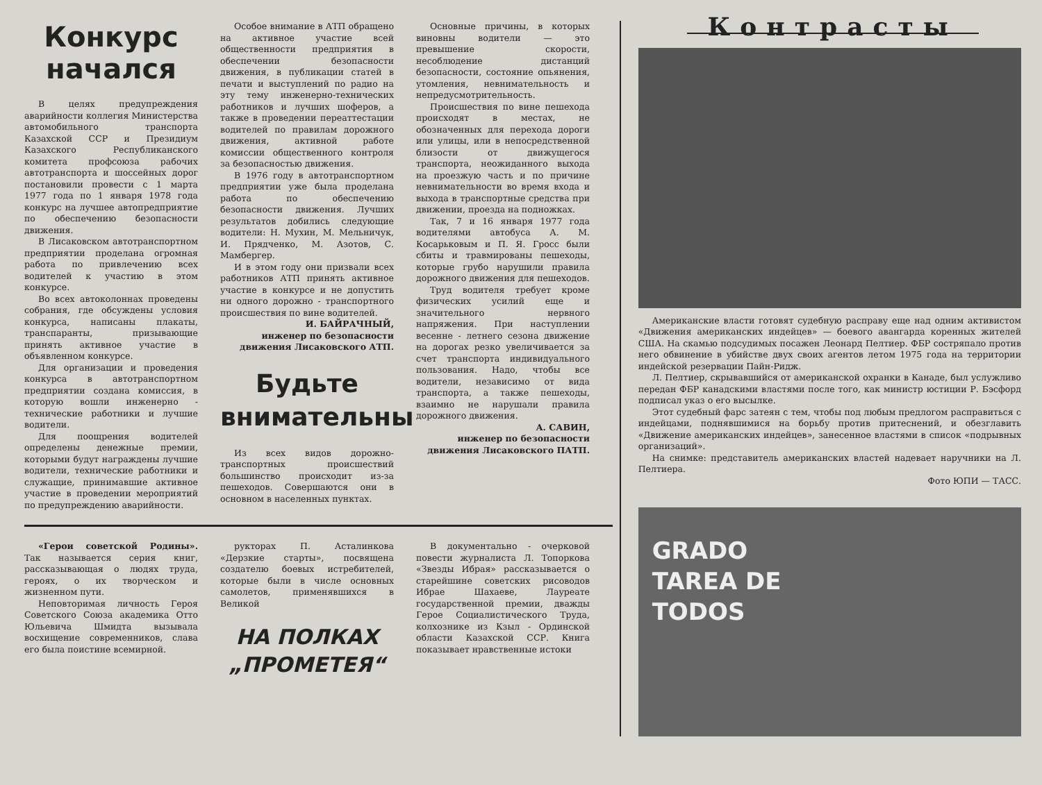Конкурс
начался
В целях предупреждения аварийности коллегия Министерства автомобильного транспорта Казахской ССР и Президиум Казахского Республиканского комитета профсоюза рабочих автотранспорта и шоссейных дорог постановили провести с 1 марта 1977 года по 1 января 1978 года конкурс на лучшее автопредприятие по обеспечению безопасности движения.
В Лисаковском автотранспортном предприятии проделана огромная работа по привлечению всех водителей к участию в этом конкурсе.
Во всех автоколоннах проведены собрания, где обсуждены условия конкурса, написаны плакаты, транспаранты, призывающие принять активное участие в объявленном конкурсе.
Для организации и проведения конкурса в автотранспортном предприятии создана комиссия, в которую вошли инженерно - технические работники и лучшие водители.
Для поощрения водителей определены денежные премии, которыми будут награждены лучшие водители, технические работники и служащие, принимавшие активное участие в проведении мероприятий по предупреждению аварийности.
Особое внимание в АТП обращено на активное участие всей общественности предприятия в обеспечении безопасности движения, в публикации статей в печати и выступлений по радио на эту тему инженерно-технических работников и лучших шоферов, а также в проведении переаттестации водителей по правилам дорожного движения, активной работе комиссии общественного контроля за безопасностью движения.
В 1976 году в автотранспортном предприятии уже была проделана работа по обеспечению безопасности движения. Лучших результатов добились следующие водители: Н. Мухин, М. Мельничук, И. Прядченко, М. Азотов, С. Мамбергер.
И в этом году они призвали всех работников АТП принять активное участие в конкурсе и не допустить ни одного дорожно - транспортного происшествия по вине водителей.
И. БАЙРАЧНЫЙ,
инженер по безопасности движения Лисаковского АТП.
Будьте
внимательны
Из всех видов дорожно-транспортных происшествий большинство происходит из-за пешеходов. Совершаются они в основном в населенных пунктах.
Основные причины, в которых виновны водители — это превышение скорости, несоблюдение дистанций безопасности, состояние опьянения, утомления, невнимательность и непредусмотрительность.
Происшествия по вине пешехода происходят в местах, не обозначенных для перехода дороги или улицы, или в непосредственной близости от движущегося транспорта, неожиданного выхода на проезжую часть и по причине невнимательности во время входа и выхода в транспортные средства при движении, проезда на подножках.
Так, 7 и 16 января 1977 года водителями автобуса А. М. Косарьковым и П. Я. Гросс были сбиты и травмированы пешеходы, которые грубо нарушили правила дорожного движения для пешеходов.
Труд водителя требует кроме физических усилий еще и значительного нервного напряжения. При наступлении весенне - летнего сезона движение на дорогах резко увеличивается за счет транспорта индивидуального пользования. Надо, чтобы все водители, независимо от вида транспорта, а также пешеходы, взаимно не нарушали правила дорожного движения.
А. САВИН,
инженер по безопасности движения Лисаковского ПАТП.
«Герои советской Родины». Так называется серия книг, рассказывающая о людях труда, героях, о их творческом и жизненном пути.
Неповторимая личность Героя Советского Союза академика Отто Юльевича Шмидта вызывала восхищение современников, слава его была поистине всемирной.
рукторах П. Асталинкова «Дерзкие старты», посвящена создателю боевых истребителей, которые были в числе основных самолетов, применявшихся в Великой
НА ПОЛКАХ
„ПРОМЕТЕЯ“
В документально - очерковой повести журналиста Л. Топоркова «Звезды Ибрая» рассказывается о старейшине советских рисоводов Ибрае Шахаеве, Лауреате государственной премии, дважды Герое Социалистического Труда, колхознике из Кзыл - Ординской области Казахской ССР. Книга показывает нравственные истоки
Контрасты
Американские власти готовят судебную расправу еще над одним активистом «Движения американских индейцев» — боевого авангарда коренных жителей США. На скамью подсудимых посажен Леонард Пелтиер. ФБР состряпало против него обвинение в убийстве двух своих агентов летом 1975 года на территории индейской резервации Пайн-Ридж.
Л. Пелтиер, скрывавшийся от американской охранки в Канаде, был услужливо передан ФБР канадскими властями после того, как министр юстиции Р. Бэсфорд подписал указ о его высылке.
Этот судебный фарс затеян с тем, чтобы под любым предлогом расправиться с индейцами, поднявшимися на борьбу против притеснений, и обезглавить «Движение американских индейцев», занесенное властями в список «подрывных организаций».
На снимке: представитель американских властей надевает наручники на Л. Пелтиера.
Фото ЮПИ — ТАСС.
GRADO
TAREA DE
TODOS